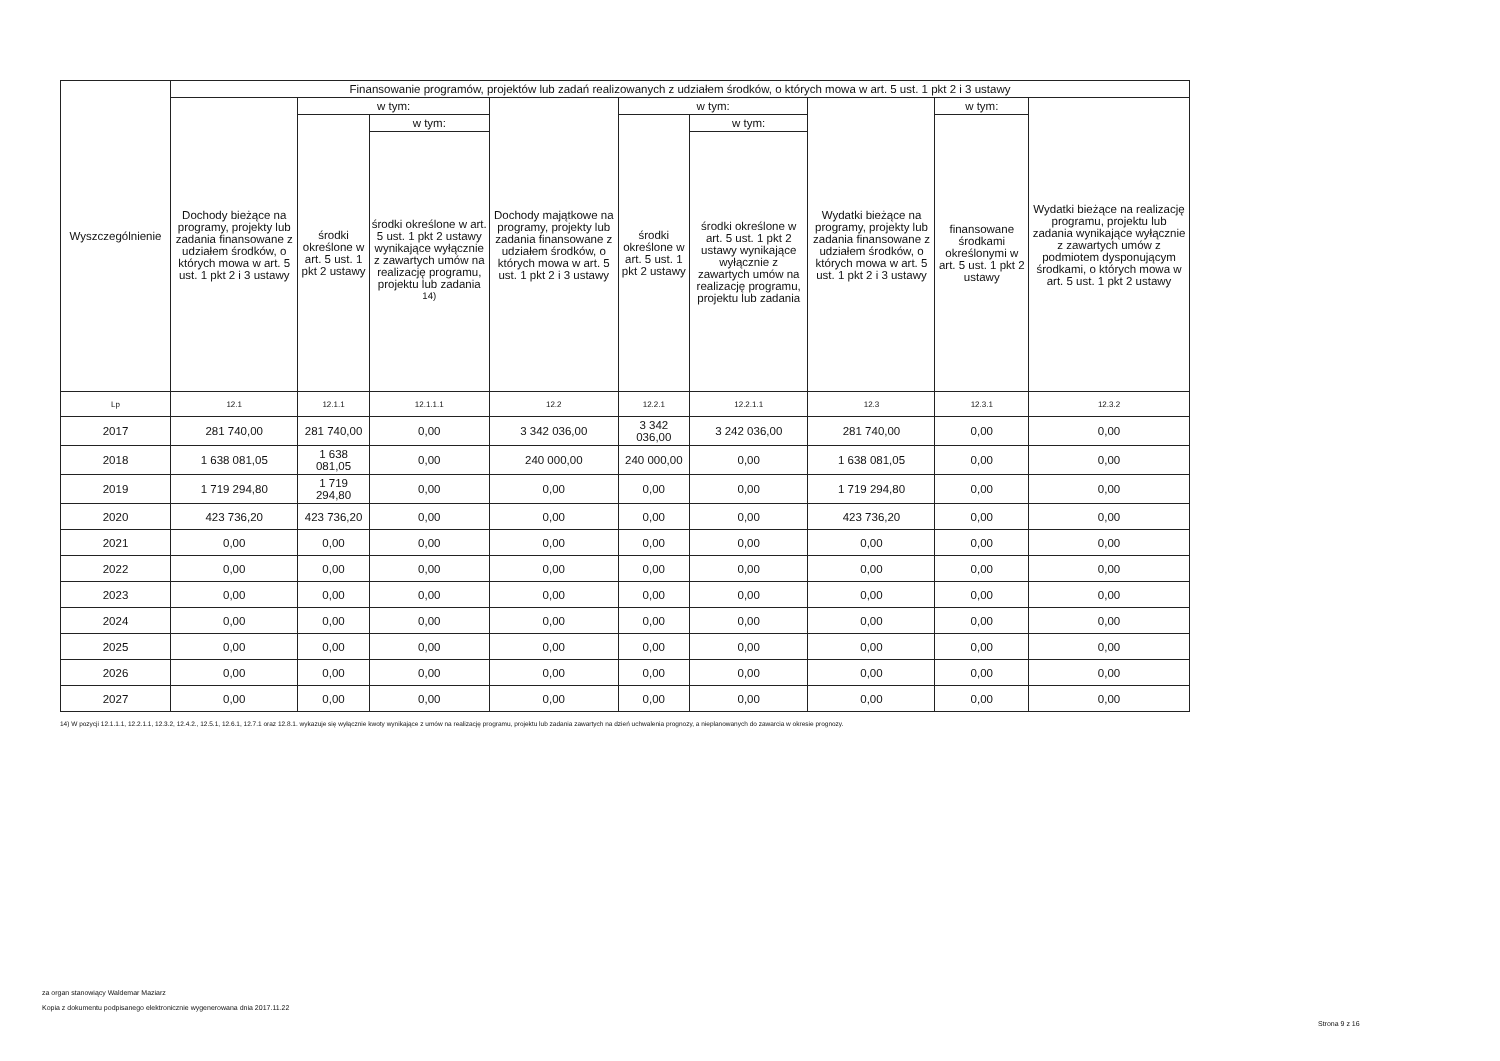| Wyszczególnienie | Finansowanie programów, projektów lub zadań realizowanych z udziałem środków, o których mowa w art. 5 ust. 1 pkt 2 i 3 ustawy | | | | | | | | |
| --- | --- | --- | --- | --- | --- | --- | --- | --- | --- |
| | Dochody bieżące na programy, projekty lub zadania finansowane z udziałem środków, o których mowa w art. 5 ust. 1 pkt 2 i 3 ustawy | w tym: | | Dochody majątkowe na programy, projekty lub zadania finansowane z udziałem środków, o których mowa w art. 5 ust. 1 pkt 2 i 3 ustawy | w tym: | | Wydatki bieżące na programy, projekty lub zadania finansowane z udziałem środków, o których mowa w art. 5 ust. 1 pkt 2 i 3 ustawy | w tym: | Wydatki bieżące na realizację programu, projektu lub zadania wynikające wyłącznie z zawartych umów z podmiotem dysponującym środkami, o których mowa w art. 5 ust. 1 pkt 2 ustawy |
| | | środki określone w art. 5 ust. 1 pkt 2 ustawy | w tym: | | środki określone w art. 5 ust. 1 pkt 2 ustawy | w tym: | | finansowane środkami określonymi w art. 5 ust. 1 pkt 2 ustawy | |
| | | | środki określone w art. 5 ust. 1 pkt 2 ustawy wynikające wyłącznie z zawartych umów na realizację programu, projektu lub zadania <sup>14)</sup> | | | środki określone w art. 5 ust. 1 pkt 2 ustawy wynikające wyłącznie z zawartych umów na realizację programu, projektu lub zadania | | | |
| Lp | 12.1 | 12.1.1 | 12.1.1.1 | 12.2 | 12.2.1 | 12.2.1.1 | 12.3 | 12.3.1 | 12.3.2 |
| 2017 | 281 740,00 | 281 740,00 | 0,00 | 3 342 036,00 | 3 342 036,00 | 3 242 036,00 | 281 740,00 | 0,00 | 0,00 |
| 2018 | 1 638 081,05 | 1 638 081,05 | 0,00 | 240 000,00 | 240 000,00 | 0,00 | 1 638 081,05 | 0,00 | 0,00 |
| 2019 | 1 719 294,80 | 1 719 294,80 | 0,00 | 0,00 | 0,00 | 0,00 | 1 719 294,80 | 0,00 | 0,00 |
| 2020 | 423 736,20 | 423 736,20 | 0,00 | 0,00 | 0,00 | 0,00 | 423 736,20 | 0,00 | 0,00 |
| 2021 | 0,00 | 0,00 | 0,00 | 0,00 | 0,00 | 0,00 | 0,00 | 0,00 | 0,00 |
| 2022 | 0,00 | 0,00 | 0,00 | 0,00 | 0,00 | 0,00 | 0,00 | 0,00 | 0,00 |
| 2023 | 0,00 | 0,00 | 0,00 | 0,00 | 0,00 | 0,00 | 0,00 | 0,00 | 0,00 |
| 2024 | 0,00 | 0,00 | 0,00 | 0,00 | 0,00 | 0,00 | 0,00 | 0,00 | 0,00 |
| 2025 | 0,00 | 0,00 | 0,00 | 0,00 | 0,00 | 0,00 | 0,00 | 0,00 | 0,00 |
| 2026 | 0,00 | 0,00 | 0,00 | 0,00 | 0,00 | 0,00 | 0,00 | 0,00 | 0,00 |
| 2027 | 0,00 | 0,00 | 0,00 | 0,00 | 0,00 | 0,00 | 0,00 | 0,00 | 0,00 |
14) W pozycji 12.1.1.1, 12.2.1.1, 12.3.2, 12.4.2., 12.5.1, 12.6.1, 12.7.1 oraz 12.8.1. wykazuje się wyłącznie kwoty wynikające z umów na realizację programu, projektu lub zadania zawartych na dzień uchwalenia prognozy, a nieplanowanych do zawarcia w okresie prognozy.
za organ stanowiący Waldemar Maziarz
Kopia z dokumentu podpisanego elektronicznie wygenerowana dnia 2017.11.22
Strona 9 z 16